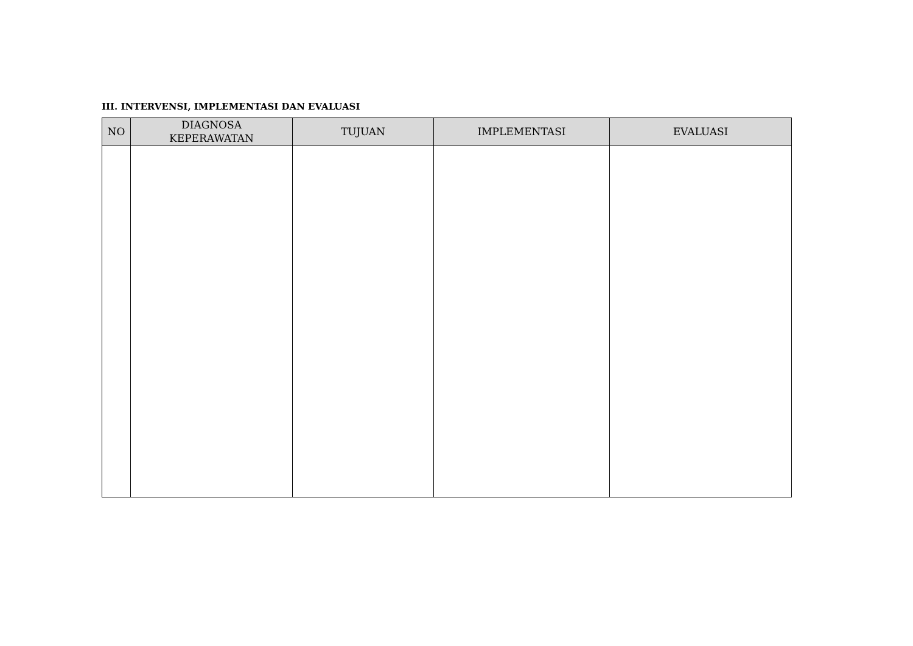III. INTERVENSI, IMPLEMENTASI DAN EVALUASI
| NO | DIAGNOSA KEPERAWATAN | TUJUAN | IMPLEMENTASI | EVALUASI |
| --- | --- | --- | --- | --- |